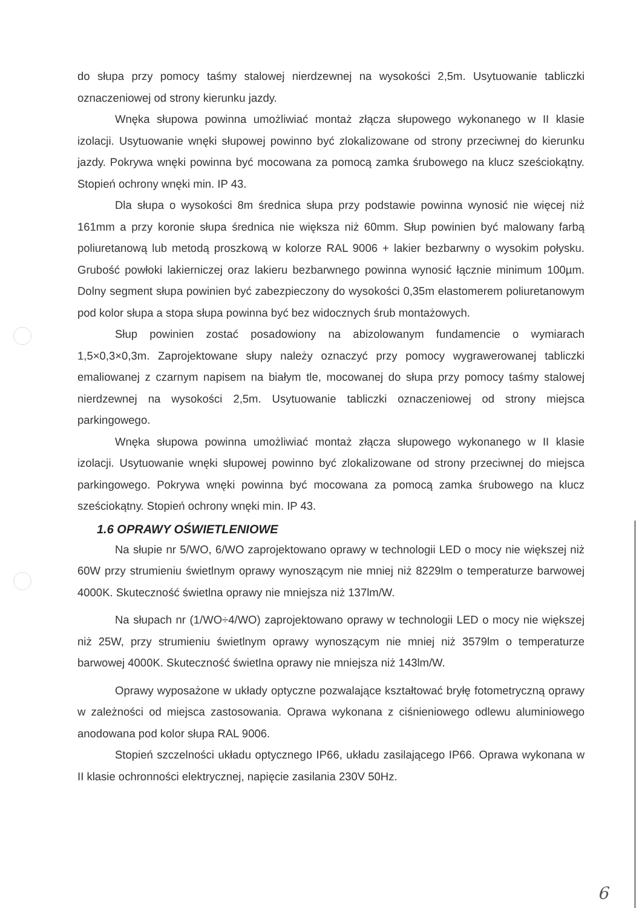do słupa przy pomocy taśmy stalowej nierdzewnej na wysokości 2,5m. Usytuowanie tabliczki oznaczeniowej od strony kierunku jazdy.
Wnęka słupowa powinna umożliwiać montaż złącza słupowego wykonanego w II klasie izolacji. Usytuowanie wnęki słupowej powinno być zlokalizowane od strony przeciwnej do kierunku jazdy. Pokrywa wnęki powinna być mocowana za pomocą zamka śrubowego na klucz sześciokątny. Stopień ochrony wnęki min. IP 43.
Dla słupa o wysokości 8m średnica słupa przy podstawie powinna wynosić nie więcej niż 161mm a przy koronie słupa średnica nie większa niż 60mm. Słup powinien być malowany farbą poliuretanową lub metodą proszkową w kolorze RAL 9006 + lakier bezbarwny o wysokim połysku. Grubość powłoki lakierniczej oraz lakieru bezbarwnego powinna wynosić łącznie minimum 100µm. Dolny segment słupa powinien być zabezpieczony do wysokości 0,35m elastomerem poliuretanowym pod kolor słupa a stopa słupa powinna być bez widocznych śrub montażowych.
Słup powinien zostać posadowiony na abizolowanym fundamencie o wymiarach 1,5×0,3×0,3m. Zaprojektowane słupy należy oznaczyć przy pomocy wygrawerowanej tabliczki emaliowanej z czarnym napisem na białym tle, mocowanej do słupa przy pomocy taśmy stalowej nierdzewnej na wysokości 2,5m. Usytuowanie tabliczki oznaczeniowej od strony miejsca parkingowego.
Wnęka słupowa powinna umożliwiać montaż złącza słupowego wykonanego w II klasie izolacji. Usytuowanie wnęki słupowej powinno być zlokalizowane od strony przeciwnej do miejsca parkingowego. Pokrywa wnęki powinna być mocowana za pomocą zamka śrubowego na klucz sześciokątny. Stopień ochrony wnęki min. IP 43.
1.6 OPRAWY OŚWIETLENIOWE
Na słupie nr 5/WO, 6/WO zaprojektowano oprawy w technologii LED o mocy nie większej niż 60W przy strumieniu świetlnym oprawy wynoszącym nie mniej niż 8229lm o temperaturze barwowej 4000K. Skuteczność świetlna oprawy nie mniejsza niż 137lm/W.
Na słupach nr (1/WO÷4/WO) zaprojektowano oprawy w technologii LED o mocy nie większej niż 25W, przy strumieniu świetlnym oprawy wynoszącym nie mniej niż 3579lm o temperaturze barwowej 4000K. Skuteczność świetlna oprawy nie mniejsza niż 143lm/W.
Oprawy wyposażone w układy optyczne pozwalające kształtować bryłę fotometryczną oprawy w zależności od miejsca zastosowania. Oprawa wykonana z ciśnieniowego odlewu aluminiowego anodowana pod kolor słupa RAL 9006.
Stopień szczelności układu optycznego IP66, układu zasilającego IP66. Oprawa wykonana w II klasie ochronności elektrycznej, napięcie zasilania 230V 50Hz.
6